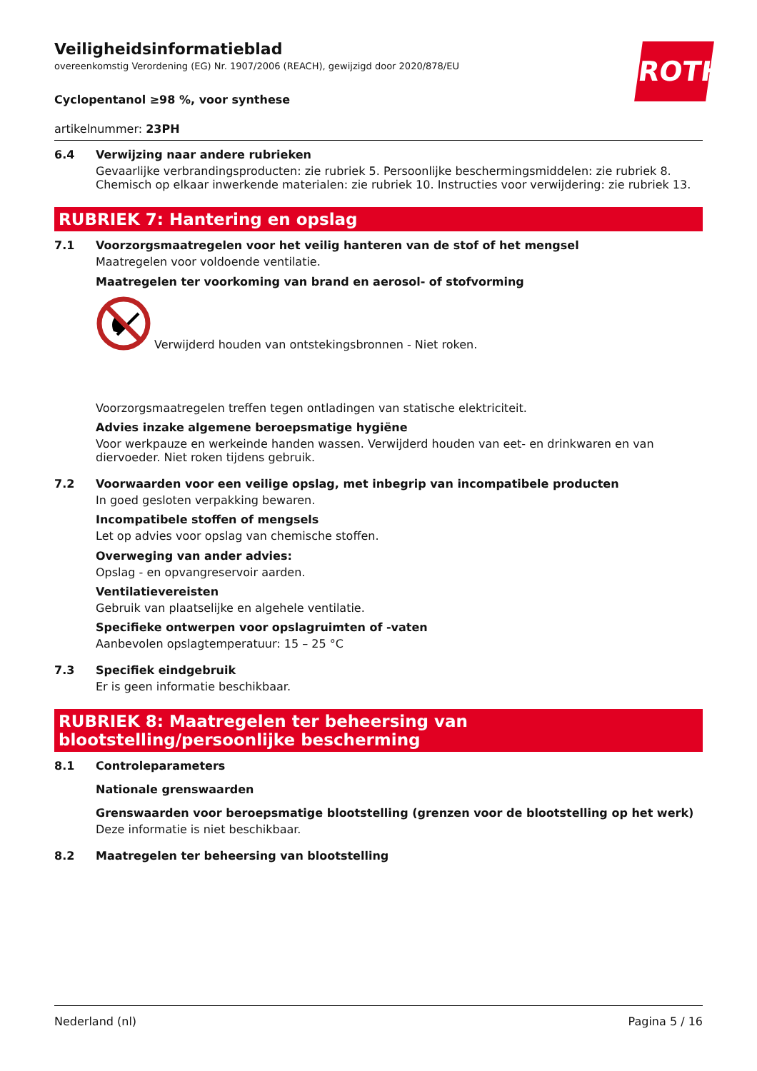ROTH
Veiligheidsinformatieblad
overeenkomstig Verordening (EG) Nr. 1907/2006 (REACH), gewijzigd door 2020/878/EU
Cyclopentanol ≥98 %, voor synthese
artikelnummer: 23PH
6.4 Verwijzing naar andere rubrieken
Gevaarlijke verbrandingsproducten: zie rubriek 5. Persoonlijke beschermingsmiddelen: zie rubriek 8. Chemisch op elkaar inwerkende materialen: zie rubriek 10. Instructies voor verwijdering: zie rubriek 13.
RUBRIEK 7: Hantering en opslag
7.1 Voorzorgsmaatregelen voor het veilig hanteren van de stof of het mengsel
Maatregelen voor voldoende ventilatie.
Maatregelen ter voorkoming van brand en aerosol- of stofvorming
Verwijderd houden van ontstekingsbronnen - Niet roken.
Voorzorgsmaatregelen treffen tegen ontladingen van statische elektriciteit.
Advies inzake algemene beroepsmatige hygiëne
Voor werkpauze en werkeinde handen wassen. Verwijderd houden van eet- en drinkwaren en van diervoeder. Niet roken tijdens gebruik.
7.2 Voorwaarden voor een veilige opslag, met inbegrip van incompatibele producten
In goed gesloten verpakking bewaren.
Incompatibele stoffen of mengsels
Let op advies voor opslag van chemische stoffen.
Overweging van ander advies:
Opslag - en opvangreservoir aarden.
Ventilatievereisten
Gebruik van plaatselijke en algehele ventilatie.
Specifieke ontwerpen voor opslagruimten of -vaten
Aanbevolen opslagtemperatuur: 15 – 25 °C
7.3 Specifiek eindgebruik
Er is geen informatie beschikbaar.
RUBRIEK 8: Maatregelen ter beheersing van blootstelling/persoonlijke bescherming
8.1 Controleparameters
Nationale grenswaarden
Grenswaarden voor beroepsmatige blootstelling (grenzen voor de blootstelling op het werk)
Deze informatie is niet beschikbaar.
8.2 Maatregelen ter beheersing van blootstelling
Nederland (nl) Pagina 5 / 16